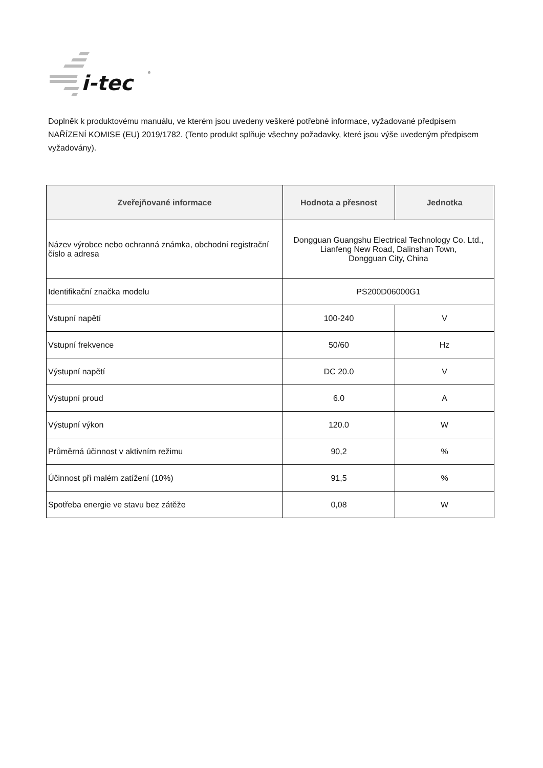i-tec
®
Doplněk k produktovému manuálu, ve kterém jsou uvedeny veškeré potřebné informace, vyžadované předpisem NAŘÍZENÍ KOMISE (EU) 2019/1782. (Tento produkt splňuje všechny požadavky, které jsou výše uvedeným předpisem vyžadovány).
| Zveřejňované informace | Hodnota a přesnost | Jednotka |
| --- | --- | --- |
| Název výrobce nebo ochranná známka, obchodní registrační číslo a adresa | Dongguan Guangshu Electrical Technology Co. Ltd., Lianfeng New Road, Dalinshan Town, Dongguan City, China | |
| Identifikační značka modelu | PS200D06000G1 | |
| Vstupní napětí | 100-240 | V |
| Vstupní frekvence | 50/60 | Hz |
| Výstupní napětí | DC 20.0 | V |
| Výstupní proud | 6.0 | A |
| Výstupní výkon | 120.0 | W |
| Průměrná účinnost v aktivním režimu | 90,2 | % |
| Účinnost při malém zatížení (10%) | 91,5 | % |
| Spotřeba energie ve stavu bez zátěže | 0,08 | W |